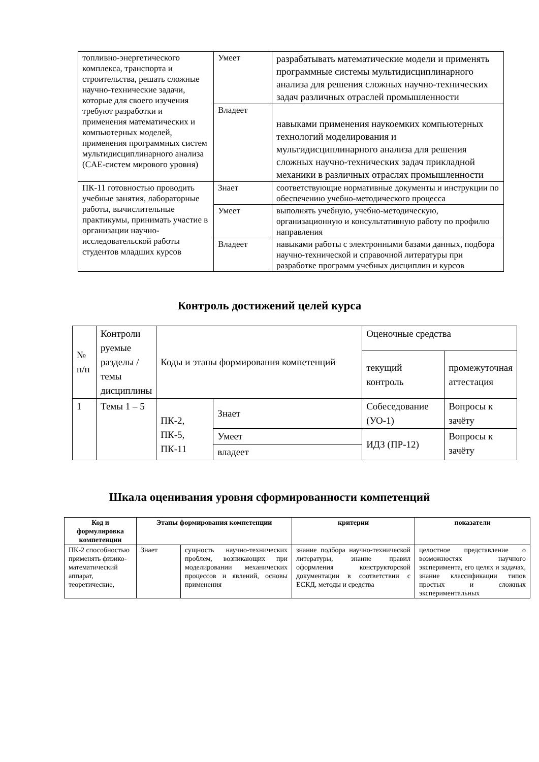| топливно-энергетического комплекса, транспорта и строительства, решать сложные научно-технические задачи, которые для своего изучения требуют разработки и применения математических и компьютерных моделей, применения программных систем мультидисциплинарного анализа (CAE-систем мирового уровня) | Умеет | разрабатывать математические модели и применять программные системы мультидисциплинарного анализа для решения сложных научно-технических задач различных отраслей промышленности |
| | Владеет | навыками применения наукоемких компьютерных технологий моделирования и мультидисциплинарного анализа для решения сложных научно-технических задач прикладной механики в различных отраслях промышленности |
| ПК-11 готовностью проводить учебные занятия, лабораторные работы, вычислительные практикумы, принимать участие в организации научно-исследовательской работы студентов младших курсов | Знает | соответствующие нормативные документы и инструкции по обеспечению учебно-методического процесса |
| | Умеет | выполнять учебную, учебно-методическую, организационную и консультативную работу по профилю направления |
| | Владеет | навыками работы с электронными базами данных, подбора научно-технической и справочной литературы при разработке программ учебных дисциплин и курсов |
Контроль достижений целей курса
| № п/п | Контроли руемые разделы / темы дисциплины | Коды и этапы формирования компетенций | | Оценочные средства | |
| | | | | текущий контроль | промежуточная аттестация |
| 1 | Темы 1 – 5 | ПК-2, ПК-5, ПК-11 | Знает | Собеседование (УО-1) | Вопросы к зачёту |
| | | | Умеет | ИДЗ (ПР-12) | Вопросы к зачёту |
| | | | владеет | | |
Шкала оценивания уровня сформированности компетенций
| Код и формулировка компетенции | Этапы формирования компетенции | | критерии | показатели |
| --- | --- | --- | --- | --- |
| ПК-2 способностью применять физико-математический аппарат, теоретические, | Знает | сущность научно-технических проблем, возникающих при моделировании механических процессов и явлений, основы применения | знание подбора научно-технической литературы, знание правил оформления конструкторской документации в соответствии с ЕСКД, методы и средства | целостное представление о возможностях научного эксперимента, его целях и задачах, знание классификации типов простых и сложных экспериментальных |